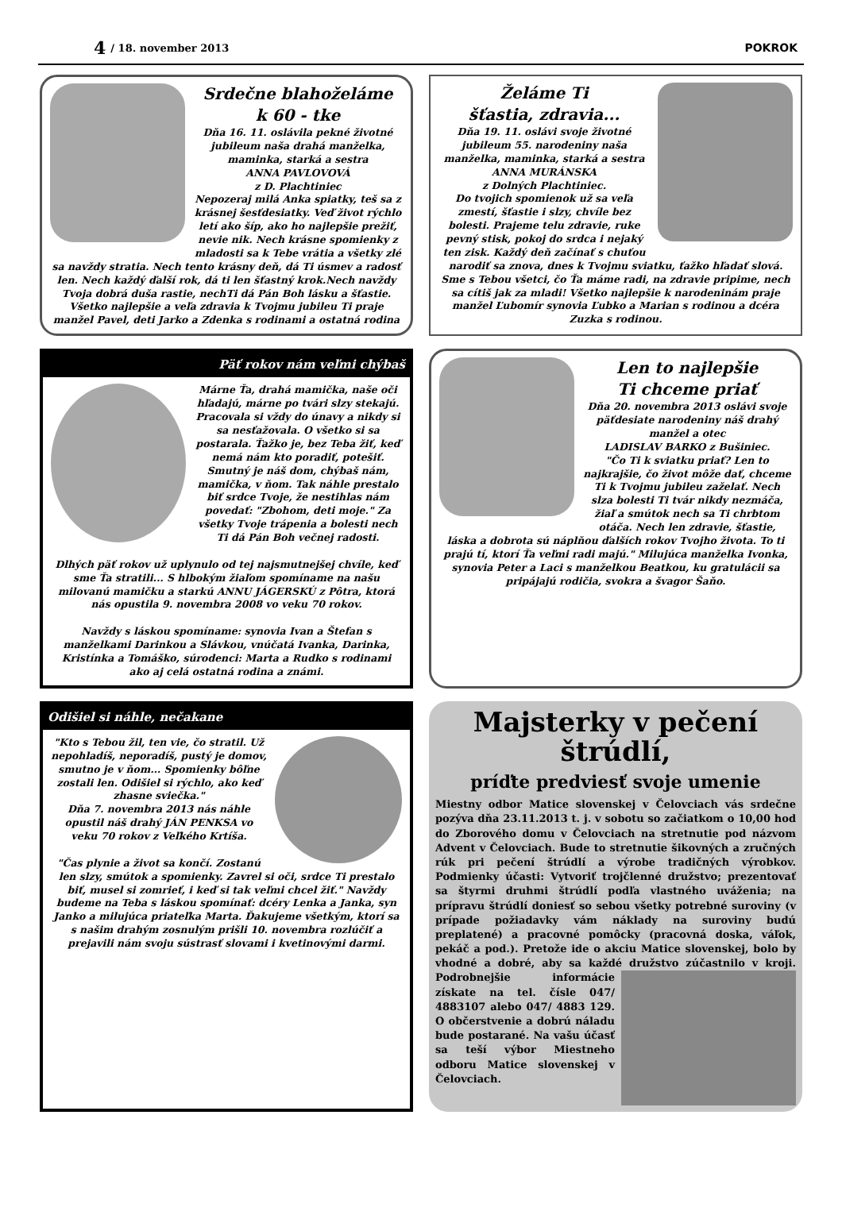4 / 18. november 2013 POKROK
Srdečne blahoželáme
k 60 - tke
Dňa 16. 11. oslávila pekné životné jubileum naša drahá manželka, maminka, starká a sestra
ANNA PAVLOVOVÁ
z D. Plachtiniec
Nepozeraj milá Anka spiatky, teš sa z krásnej šesťdesiatky. Veď život rýchlo letí ako šíp, ako ho najlepšie prežiť, nevie nik. Nech krásne spomienky z mladosti sa k Tebe vrátia a všetky zlé sa navždy stratia. Nech tento krásny deň, dá Ti úsmev a radosť len. Nech každý ďalší rok, dá ti len šťastný krok.Nech navždy Tvoja dobrá duša rastie, nechTi dá Pán Boh lásku a šťastie. Všetko najlepšie a veľa zdravia k Tvojmu jubileu Ti praje manžel Pavel, deti Jarko a Zdenka s rodinami a ostatná rodina
Želáme Ti
šťastia, zdravia...
Dňa 19. 11. oslávi svoje životné jubileum 55. narodeniny naša manželka, maminka, starká a sestra
ANNA MURÁNSKA
z Dolných Plachtiniec.
Do tvojich spomienok už sa veľa zmestí, šťastie i slzy, chvíle bez bolesti. Prajeme telu zdravie, ruke pevný stisk, pokoj do srdca i nejaký ten zisk. Každý deň začínať s chuťou narodiť sa znova, dnes k Tvojmu sviatku, ťažko hľadať slová. Sme s Tebou všetci, čo Ťa máme radi, na zdravie pripime, nech sa cítiš jak za mladi! Všetko najlepšie k narodeninám praje manžel Ľubomír synovia Ľubko a Marian s rodinou a dcéra Zuzka s rodinou.
Päť rokov nám veľmi chýbaš
Márne Ťa, drahá mamička, naše oči hľadajú, márne po tvári slzy stekajú. Pracovala si vždy do únavy a nikdy si sa nesťažovala. O všetko si sa postarala. Ťažko je, bez Teba žiť, keď nemá nám kto poradiť, potešiť. Smutný je náš dom, chýbaš nám, mamička, v ňom. Tak náhle prestalo biť srdce Tvoje, že nestihlas nám povedať: "Zbohom, deti moje." Za všetky Tvoje trápenia a bolesti nech Ti dá Pán Boh večnej radosti.
Dlhých päť rokov už uplynulo od tej najsmutnejšej chvíle, keď sme Ťa stratili... S hlbokým žiaľom spomíname na našu milovanú mamičku a starkú ANNU JÁGERSKÚ z Pôtra, ktorá nás opustila 9. novembra 2008 vo veku 70 rokov.
Navždy s láskou spomíname: synovia Ivan a Štefan s manželkami Darinkou a Slávkou, vnúčatá Ivanka, Darinka, Kristínka a Tomáško, súrodenci: Marta a Rudko s rodinami ako aj celá ostatná rodina a známi.
Len to najlepšie
Ti chceme priať
Dňa 20. novembra 2013 oslávi svoje päťdesiate narodeniny náš drahý manžel a otec
LADISLAV BARKO z Bušiniec.
"Čo Ti k sviatku priať? Len to najkrajšie, čo život môže dať, chceme Ti k Tvojmu jubileu zaželať. Nech slza bolesti Ti tvár nikdy nezmáča, žiaľ a smútok nech sa Ti chrbtom otáča. Nech len zdravie, šťastie, láska a dobrota sú náplňou ďalších rokov Tvojho života. To ti prajú tí, ktorí Ťa veľmi radi majú." Milujúca manželka Ivonka, synovia Peter a Laci s manželkou Beatkou, ku gratulácii sa pripájajú rodičia, svokra a švagor Šaňo.
Odišiel si náhle, nečakane
"Kto s Tebou žil, ten vie, čo stratil. Už nepohladíš, neporadíš, pustý je domov, smutno je v ňom... Spomienky bôľne zostali len. Odišiel si rýchlo, ako keď zhasne sviečka."
Dňa 7. novembra 2013 nás náhle opustil náš drahý JÁN PENKSA vo veku 70 rokov z Veľkého Krtíša.
"Čas plynie a život sa končí. Zostanú len slzy, smútok a spomienky. Zavrel si oči, srdce Ti prestalo biť, musel si zomrieť, i keď si tak veľmi chcel žiť." Navždy budeme na Teba s láskou spomínať: dcéry Lenka a Janka, syn Janko a milujúca priateľka Marta. Ďakujeme všetkým, ktorí sa s našim drahým zosnulým prišli 10. novembra rozlúčiť a prejavili nám svoju sústrasť slovami i kvetinovými darmi.
Majsterky v pečení štrúdlí,
príďte predviesť svoje umenie
Miestny odbor Matice slovenskej v Čelovciach vás srdečne pozýva dňa 23.11.2013 t. j. v sobotu so začiatkom o 10,00 hod do Zborového domu v Čelovciach na stretnutie pod názvom Advent v Čelovciach. Bude to stretnutie šikovných a zručných rúk pri pečení štrúdlí a výrobe tradičných výrobkov. Podmienky účasti: Vytvoriť trojčlenné družstvo; prezentovať sa štyrmi druhmi štrúdlí podľa vlastného uváženia; na prípravu štrúdlí doniesť so sebou všetky potrebné suroviny (v prípade požiadavky vám náklady na suroviny budú preplatené) a pracovné pomôcky (pracovná doska, váľok, pekáč a pod.). Pretože ide o akciu Matice slovenskej, bolo by vhodné a dobré, aby sa každé družstvo zúčastnilo v
kroji. Podrobnejšie informácie získate na tel. čísle 047/ 4883107 alebo 047/ 4883 129. O občerstvenie a dobrú náladu bude postarané. Na vašu účasť sa teší výbor Miestneho odboru Matice slovenskej v Čelovciach.